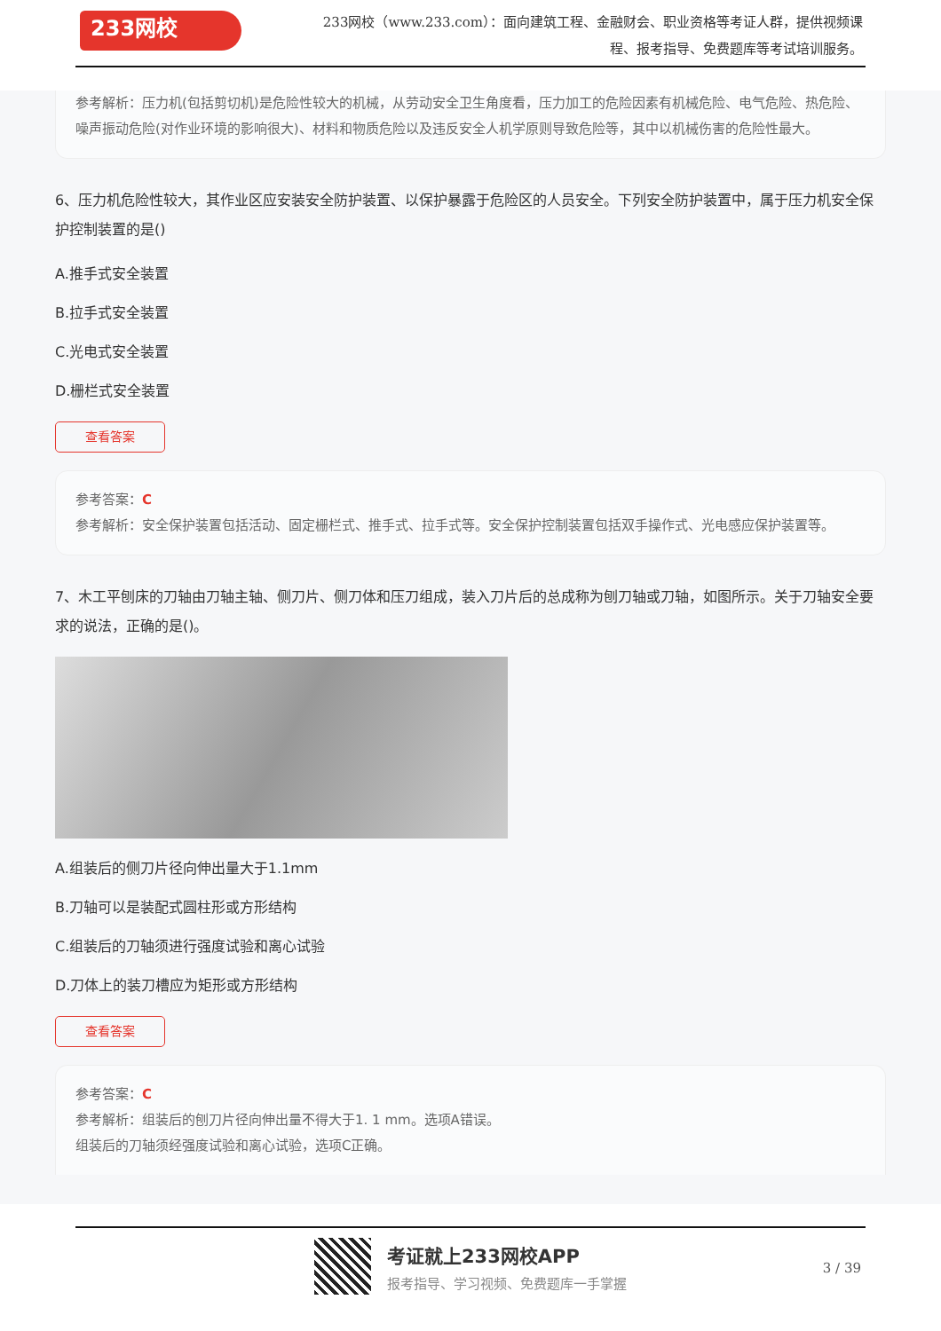233网校
233网校（www.233.com）：面向建筑工程、金融财会、职业资格等考证人群，提供视频课程、报考指导、免费题库等考试培训服务。
参考解析：压力机(包括剪切机)是危险性较大的机械，从劳动安全卫生角度看，压力加工的危险因素有机械危险、电气危险、热危险、噪声振动危险(对作业环境的影响很大)、材料和物质危险以及违反安全人机学原则导致危险等，其中以机械伤害的危险性最大。
6、压力机危险性较大，其作业区应安装安全防护装置、以保护暴露于危险区的人员安全。下列安全防护装置中，属于压力机安全保护控制装置的是()
A.推手式安全装置
B.拉手式安全装置
C.光电式安全装置
D.栅栏式安全装置
查看答案
参考答案：C
参考解析：安全保护装置包括活动、固定栅栏式、推手式、拉手式等。安全保护控制装置包括双手操作式、光电感应保护装置等。
7、木工平刨床的刀轴由刀轴主轴、侧刀片、侧刀体和压刀组成，装入刀片后的总成称为刨刀轴或刀轴，如图所示。关于刀轴安全要求的说法，正确的是()。
A.组装后的侧刀片径向伸出量大于1.1mm
B.刀轴可以是装配式圆柱形或方形结构
C.组装后的刀轴须进行强度试验和离心试验
D.刀体上的装刀槽应为矩形或方形结构
查看答案
参考答案：C
参考解析：组装后的刨刀片径向伸出量不得大于1. 1 mm。选项A错误。
组装后的刀轴须经强度试验和离心试验，选项C正确。
考证就上233网校APP
报考指导、学习视频、免费题库一手掌握
3 / 39